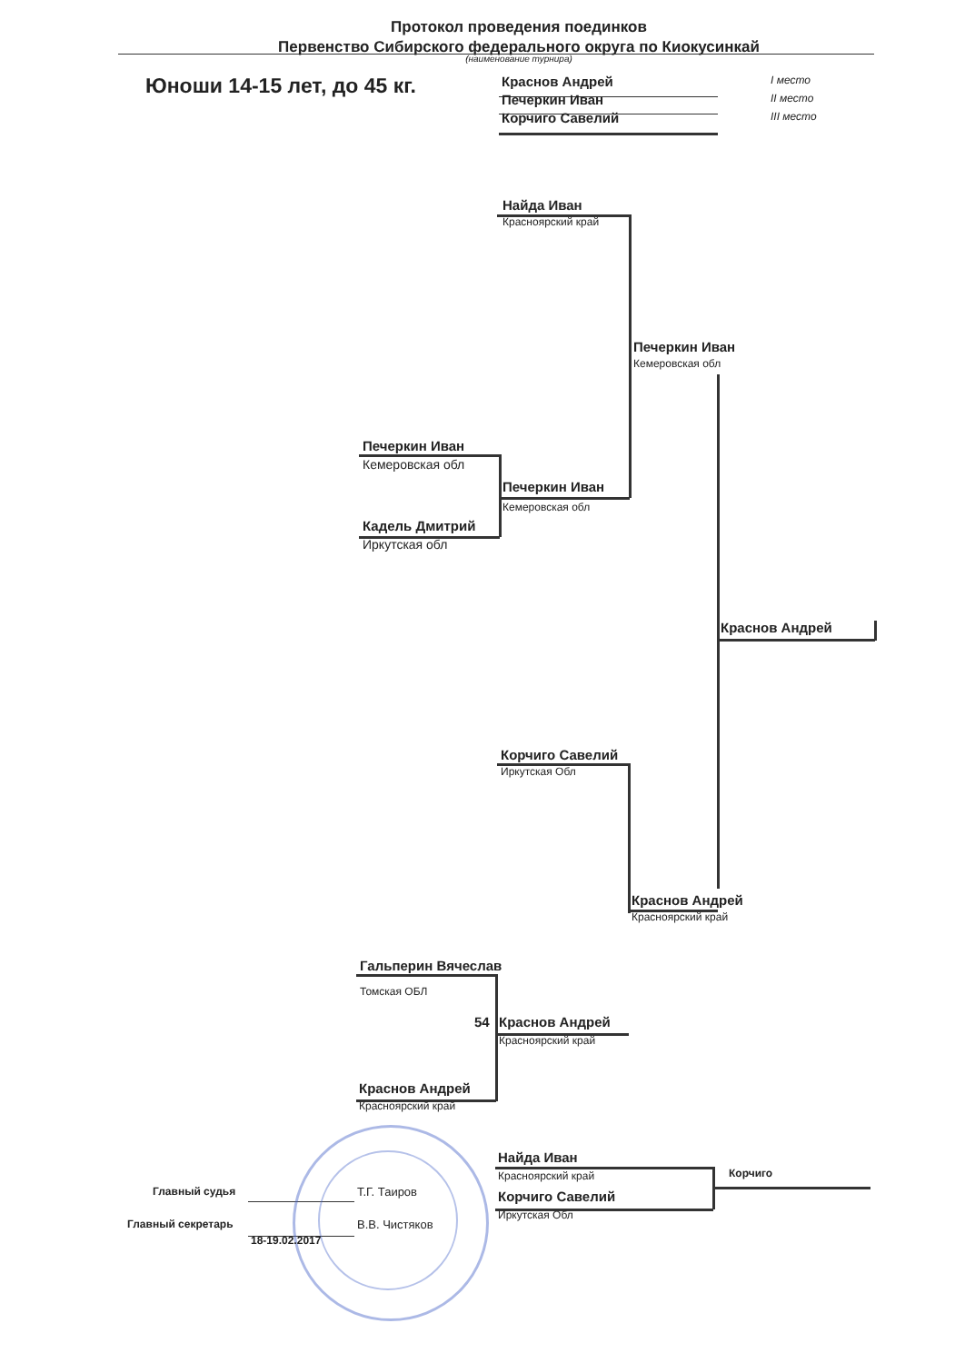Протокол проведения поединков
Первенство Сибирского федерального округа по Киокусинкай
(наименование турнира)
Юноши 14-15 лет, до 45 кг. Краснов Андрей I место
Печеркин Иван II место
Корчиго Савелий III место
Найда Иван
Красноярский край
Печеркин Иван
Кемеровская обл
Печеркин Иван
Кемеровская обл
Печеркин Иван
Кемеровская обл
Кадель Дмитрий
Иркутская обл
Краснов Андрей
Корчиго Савелий
Иркутская Обл
Краснов Андрей
Красноярский край
Гальперин Вячеслав
Томская ОБЛ
54 Краснов Андрей
Красноярский край
Краснов Андрей
Красноярский край
Найда Иван
Красноярский край Корчиго
Главный судья Т.Г. Таиров Корчиго Савелий
Иркутская Обл
Главный секретарь В.В. Чистяков
18-19.02.2017